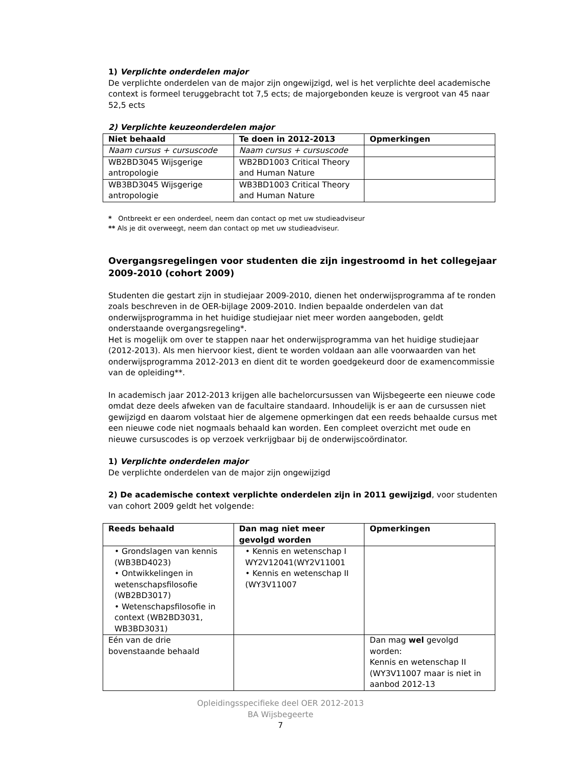1) Verplichte onderdelen major
De verplichte onderdelen van de major zijn ongewijzigd, wel is het verplichte deel academische context is formeel teruggebracht tot 7,5 ects; de majorgebonden keuze is vergroot van 45 naar 52,5 ects
2) Verplichte keuzeonderdelen major
| Niet behaald | Te doen in 2012-2013 | Opmerkingen |
| --- | --- | --- |
| Naam cursus + cursuscode | Naam cursus + cursuscode | |
| WB2BD3045 Wijsgerige antropologie | WB2BD1003 Critical Theory and Human Nature | |
| WB3BD3045 Wijsgerige antropologie | WB3BD1003 Critical Theory and Human Nature | |
* Ontbreekt er een onderdeel, neem dan contact op met uw studieadviseur
** Als je dit overweegt, neem dan contact op met uw studieadviseur.
Overgangsregelingen voor studenten die zijn ingestroomd in het collegejaar 2009-2010 (cohort 2009)
Studenten die gestart zijn in studiejaar 2009-2010, dienen het onderwijsprogramma af te ronden zoals beschreven in de OER-bijlage 2009-2010. Indien bepaalde onderdelen van dat onderwijsprogramma in het huidige studiejaar niet meer worden aangeboden, geldt onderstaande overgangsregeling*.
Het is mogelijk om over te stappen naar het onderwijsprogramma van het huidige studiejaar (2012-2013). Als men hiervoor kiest, dient te worden voldaan aan alle voorwaarden van het onderwijsprogramma 2012-2013 en dient dit te worden goedgekeurd door de examencommissie van de opleiding**.
In academisch jaar 2012-2013 krijgen alle bachelorcursussen van Wijsbegeerte een nieuwe code omdat deze deels afweken van de facultaire standaard. Inhoudelijk is er aan de cursussen niet gewijzigd en daarom volstaat hier de algemene opmerkingen dat een reeds behaalde cursus met een nieuwe code niet nogmaals behaald kan worden. Een compleet overzicht met oude en nieuwe cursuscodes is op verzoek verkrijgbaar bij de onderwijscoördinator.
1) Verplichte onderdelen major
De verplichte onderdelen van de major zijn ongewijzigd
2) De academische context verplichte onderdelen zijn in 2011 gewijzigd, voor studenten van cohort 2009 geldt het volgende:
| Reeds behaald | Dan mag niet meer gevolgd worden | Opmerkingen |
| --- | --- | --- |
| • Grondslagen van kennis (WB3BD4023) • Ontwikkelingen in wetenschapsfilosofie (WB2BD3017) • Wetenschapsfilosofie in context (WB2BD3031, WB3BD3031) | • Kennis en wetenschap I WY2V12041(WY2V11001 • Kennis en wetenschap II (WY3V11007 | |
| Eén van de drie bovenstaande behaald | | Dan mag wel gevolgd worden: Kennis en wetenschap II (WY3V11007 maar is niet in aanbod 2012-13 |
Opleidingsspecifieke deel OER 2012-2013
BA Wijsbegeerte
7